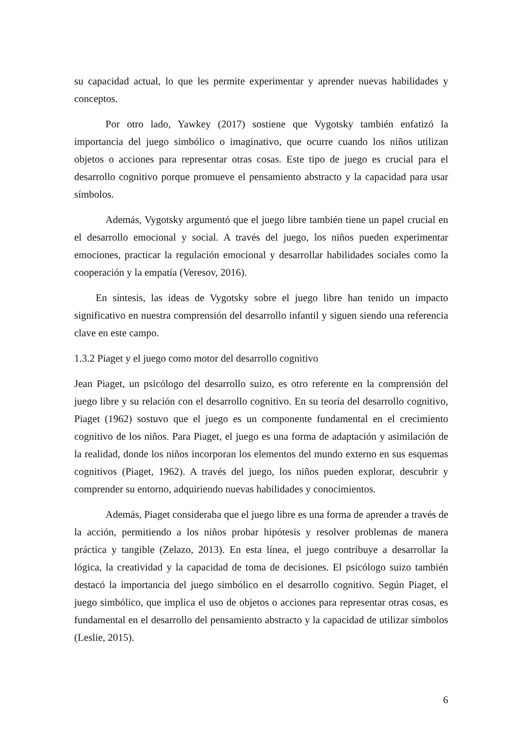su capacidad actual, lo que les permite experimentar y aprender nuevas habilidades y conceptos.
Por otro lado, Yawkey (2017) sostiene que Vygotsky también enfatizó la importancia del juego simbólico o imaginativo, que ocurre cuando los niños utilizan objetos o acciones para representar otras cosas. Este tipo de juego es crucial para el desarrollo cognitivo porque promueve el pensamiento abstracto y la capacidad para usar símbolos.
Además, Vygotsky argumentó que el juego libre también tiene un papel crucial en el desarrollo emocional y social. A través del juego, los niños pueden experimentar emociones, practicar la regulación emocional y desarrollar habilidades sociales como la cooperación y la empatía (Veresov, 2016).
En síntesis, las ideas de Vygotsky sobre el juego libre han tenido un impacto significativo en nuestra comprensión del desarrollo infantil y siguen siendo una referencia clave en este campo.
1.3.2 Piaget y el juego como motor del desarrollo cognitivo
Jean Piaget, un psicólogo del desarrollo suizo, es otro referente en la comprensión del juego libre y su relación con el desarrollo cognitivo. En su teoría del desarrollo cognitivo, Piaget (1962) sostuvo que el juego es un componente fundamental en el crecimiento cognitivo de los niños. Para Piaget, el juego es una forma de adaptación y asimilación de la realidad, donde los niños incorporan los elementos del mundo externo en sus esquemas cognitivos (Piaget, 1962). A través del juego, los niños pueden explorar, descubrir y comprender su entorno, adquiriendo nuevas habilidades y conocimientos.
Además, Piaget consideraba que el juego libre es una forma de aprender a través de la acción, permitiendo a los niños probar hipótesis y resolver problemas de manera práctica y tangible (Zelazo, 2013). En esta línea, el juego contribuye a desarrollar la lógica, la creatividad y la capacidad de toma de decisiones. El psicólogo suizo también destacó la importancia del juego simbólico en el desarrollo cognitivo. Según Piaget, el juego simbólico, que implica el uso de objetos o acciones para representar otras cosas, es fundamental en el desarrollo del pensamiento abstracto y la capacidad de utilizar símbolos (Leslie, 2015).
6